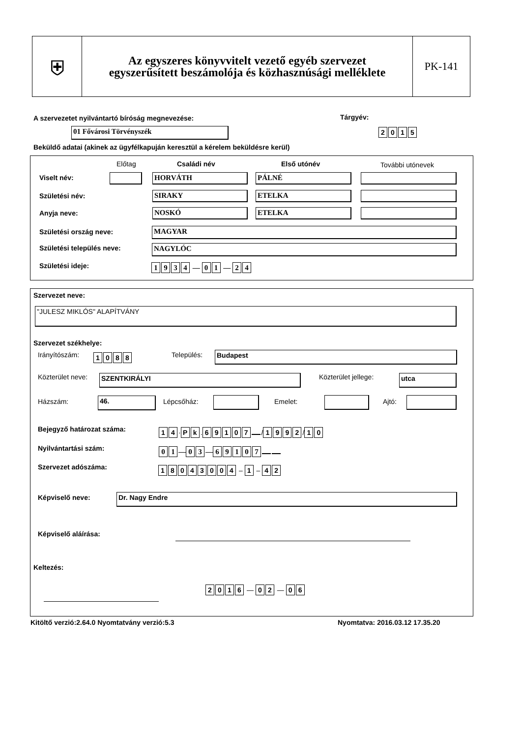⛨
Az egyszeres könyvvitelt vezető egyéb szervezet
egyszerűsített beszámolója és közhasznúsági melléklete
PK-141
A szervezetet nyilvántartó bíróság megnevezése:
Tárgyév:
01 Fővárosi Törvényszék 2015
Beküldő adatai (akinek az ügyfélkapuján keresztül a kérelem beküldésre kerül)
Előtag Családi név Első utónév További utónevek
Viselt név: HORVÁTH PÁLNÉ
Születési név: SIRAKY ETELKA
Anyja neve: NOSKÓ ETELKA
Születési ország neve: MAGYAR
Születési település neve: NAGYLÓC
Születési ideje: 1934 — 0 1 — 2 4
Szervezet neve:
"JULESZ MIKLÓS" ALAPÍTVÁNY
Szervezet székhelye:
Irányítószám: 1088 Település: Budapest
Közterület neve: SZENTKIRÁLYI Közterület jellege: utca
Házszám: 46. Lépcsőház: Emelet: Ajtó:
Bejegyző határozat száma: 14 · Pk. 69107 / 1992 / 10
Nyilvántartási szám: 01 — 03 — 69107
Szervezet adószáma: 18043004 – 1 – 42
Képviselő neve: Dr. Nagy Endre
Képviselő aláírása:
Keltezés:
2016 — 02 — 06
Kitöltő verzió:2.64.0 Nyomtatvány verzió:5.3
Nyomtatva: 2016.03.12 17.35.20